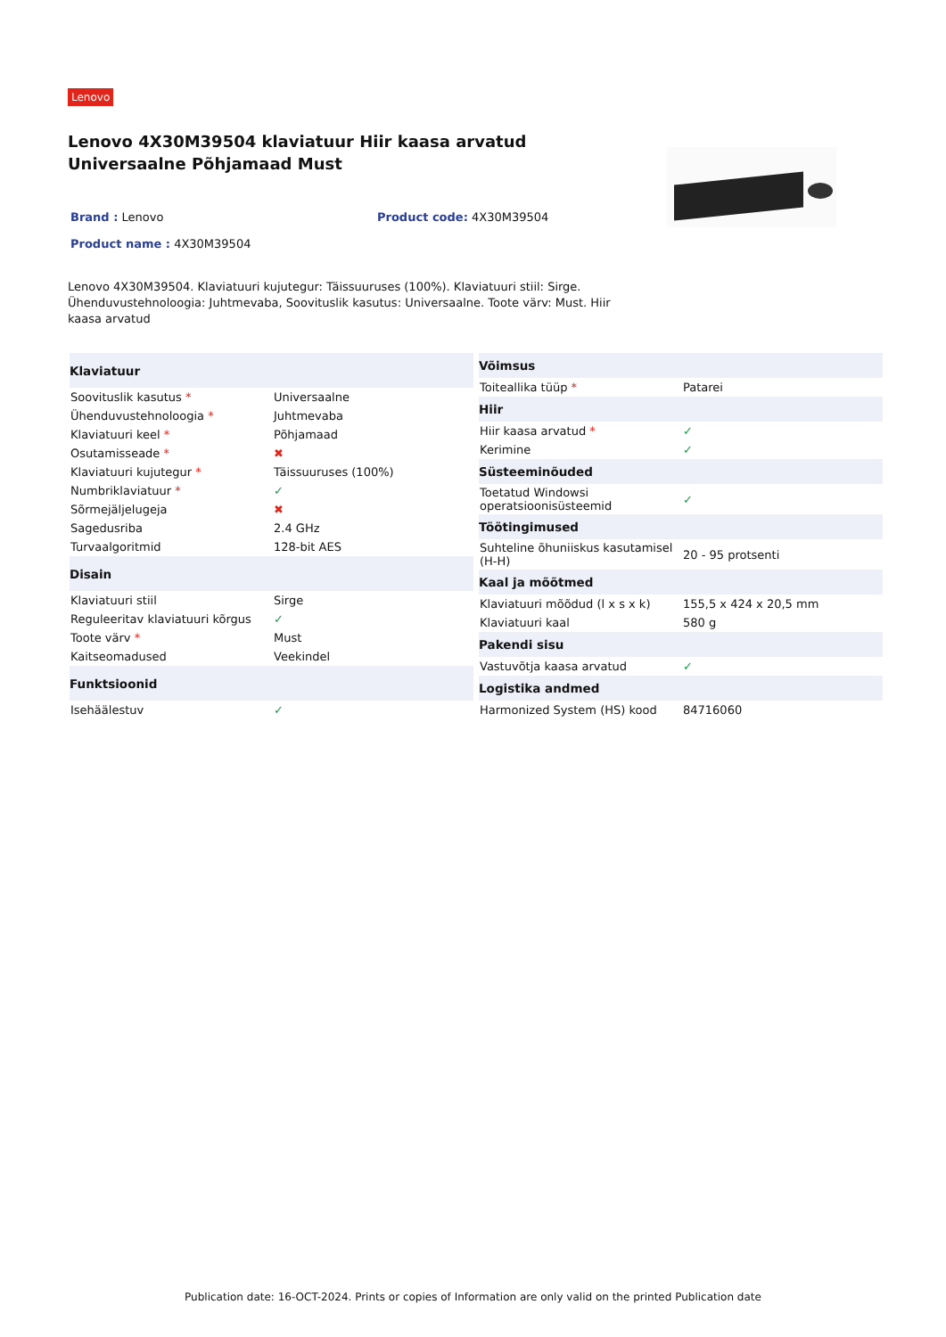Lenovo
Lenovo 4X30M39504 klaviatuur Hiir kaasa arvatud Universaalne Põhjamaad Must
Brand : Lenovo
Product name : 4X30M39504
Product code: 4X30M39504
Lenovo 4X30M39504. Klaviatuuri kujutegur: Täissuuruses (100%). Klaviatuuri stiil: Sirge. Ühenduvustehnoloogia: Juhtmevaba, Soovituslik kasutus: Universaalne. Toote värv: Must. Hiir kaasa arvatud
| Klaviatuur | |
| --- | --- |
| Soovituslik kasutus * | Universaalne |
| Ühenduvustehnoloogia * | Juhtmevaba |
| Klaviatuuri keel * | Põhjamaad |
| Osutamisseade * | ✖ |
| Klaviatuuri kujutegur * | Täissuuruses (100%) |
| Numbriklaviatuur * | ✓ |
| Sõrmejäljelugeja | ✖ |
| Sagedusriba | 2.4 GHz |
| Turvaalgoritmid | 128-bit AES |
| Disain | |
| Klaviatuuri stiil | Sirge |
| Reguleeritav klaviatuuri kõrgus | ✓ |
| Toote värv * | Must |
| Kaitseomadused | Veekindel |
| Funktsioonid | |
| Isehäälestuv | ✓ |
| Võimsus | |
| --- | --- |
| Toiteallika tüüp * | Patarei |
| Hiir | |
| Hiir kaasa arvatud * | ✓ |
| Kerimine | ✓ |
| Süsteeminõuded | |
| Toetatud Windowsi operatsioonisüsteemid | ✓ |
| Töötingimused | |
| Suhteline õhuniiskus kasutamisel (H-H) | 20 - 95 protsenti |
| Kaal ja mõõtmed | |
| Klaviatuuri mõõdud (l x s x k) | 155,5 x 424 x 20,5 mm |
| Klaviatuuri kaal | 580 g |
| Pakendi sisu | |
| Vastuvõtja kaasa arvatud | ✓ |
| Logistika andmed | |
| Harmonized System (HS) kood | 84716060 |
Publication date: 16-OCT-2024. Prints or copies of Information are only valid on the printed Publication date